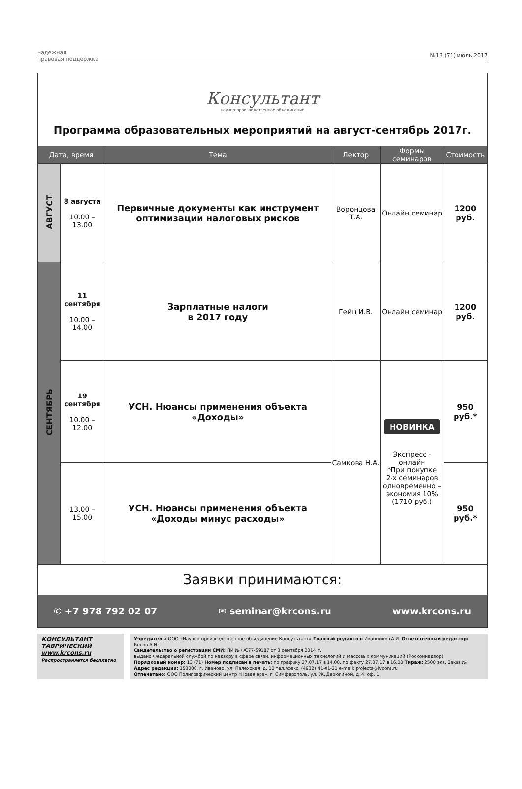надежная
правовая поддержка
№13 (71) июль 2017
Консультант
научно производственное объединение
Программа образовательных мероприятий на август-сентябрь 2017г.
| Дата, время | | Тема | Лектор | Формы семинаров | Стоимость |
| --- | --- | --- | --- | --- | --- |
| АВГУСТ | 8 августа 10.00 – 13.00 | Первичные документы как инструмент оптимизации налоговых рисков | Воронцова Т.А. | Онлайн семинар | 1200 руб. |
| СЕНТЯБРЬ | 11 сентября 10.00 – 14.00 | Зарплатные налоги в 2017 году | Гейц И.В. | Онлайн семинар | 1200 руб. |
| | 19 сентября 10.00 – 12.00 | УСН. Нюансы применения объекта «Доходы» | Самкова Н.А. | НОВИНКА Экспресс - онлайн *При покупке 2-х семинаров одновременно – экономия 10% (1710 руб.) | 950 руб.* |
| | 13.00 – 15.00 | УСН. Нюансы применения объекта «Доходы минус расходы» | | | 950 руб.* |
Заявки принимаются:
✆ +7 978 792 02 07 ✉ seminar@krcons.ru www.krcons.ru
КОНСУЛЬТАНТ
ТАВРИЧЕСКИЙ
www.krcons.ru
Распространяется бесплатно
Учредитель: ООО «Научно-производственное объединение Консультант» Главный редактор: Иванников А.И. Ответственный редактор: Белов А.Н.
Свидетельство о регистрации СМИ: ПИ № ФС77-59187 от 3 сентября 2014 г.,
выдано Федеральной службой по надзору в сфере связи, информационных технологий и массовых коммуникаций (Роскомнадзор)
Порядковый номер: 13 (71) Номер подписан в печать: по графику 27.07.17 в 14.00, по факту 27.07.17 в 16.00 Тираж: 2500 экз. Заказ №
Адрес редакции: 153000, г. Иваново, ул. Палехская, д. 10 тел./факс. (4932) 41-01-21 e-mail: projects@ivcons.ru
Отпечатано: ООО Полиграфический центр «Новая эра», г. Симферополь, ул. Ж. Дерюгиной, д. 4, оф. 1.